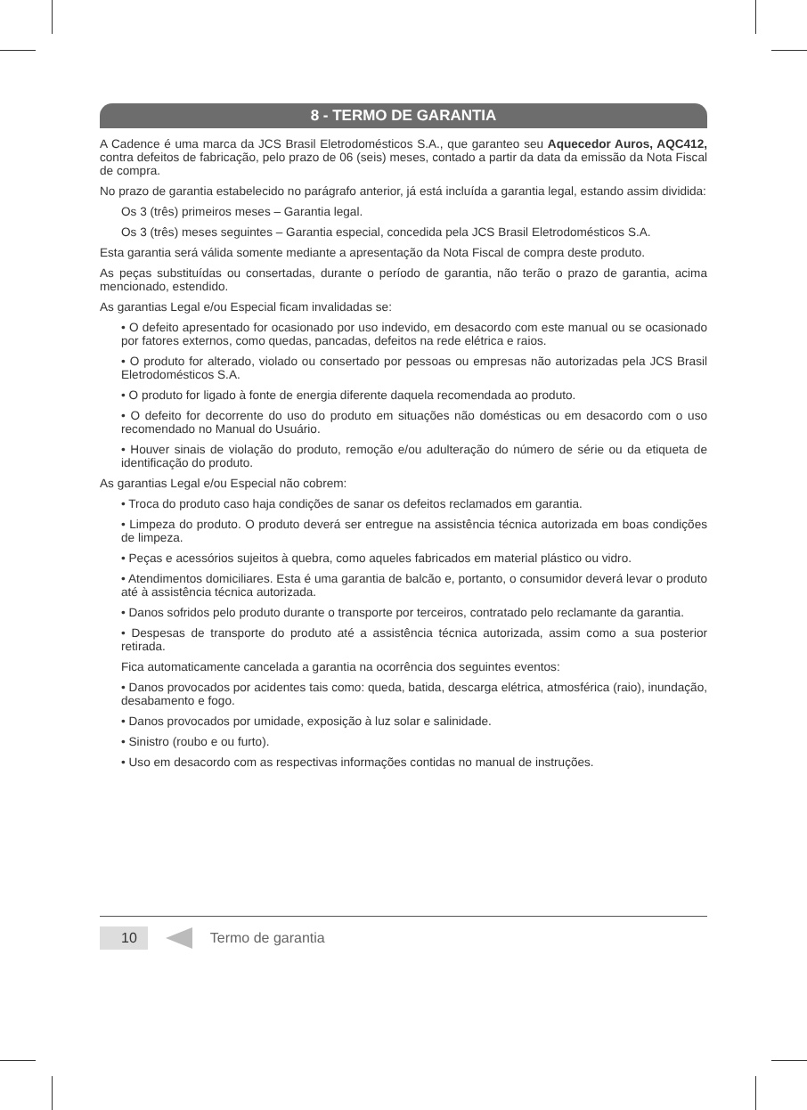8 - TERMO DE GARANTIA
A Cadence é uma marca da JCS Brasil Eletrodomésticos S.A., que garanteo seu Aquecedor Auros, AQC412, contra defeitos de fabricação, pelo prazo de 06 (seis) meses, contado a partir da data da emissão da Nota Fiscal de compra.
No prazo de garantia estabelecido no parágrafo anterior, já está incluída a garantia legal, estando assim dividida:
Os 3 (três) primeiros meses – Garantia legal.
Os 3 (três) meses seguintes – Garantia especial, concedida pela JCS Brasil Eletrodomésticos S.A.
Esta garantia será válida somente mediante a apresentação da Nota Fiscal de compra deste produto.
As peças substituídas ou consertadas, durante o período de garantia, não terão o prazo de garantia, acima mencionado, estendido.
As garantias Legal e/ou Especial ficam invalidadas se:
• O defeito apresentado for ocasionado por uso indevido, em desacordo com este manual ou se ocasionado por fatores externos, como quedas, pancadas, defeitos na rede elétrica e raios.
• O produto for alterado, violado ou consertado por pessoas ou empresas não autorizadas pela JCS Brasil Eletrodomésticos S.A.
• O produto for ligado à fonte de energia diferente daquela recomendada ao produto.
• O defeito for decorrente do uso do produto em situações não domésticas ou em desacordo com o uso recomendado no Manual do Usuário.
• Houver sinais de violação do produto, remoção e/ou adulteração do número de série ou da etiqueta de identificação do produto.
As garantias Legal e/ou Especial não cobrem:
• Troca do produto caso haja condições de sanar os defeitos reclamados em garantia.
• Limpeza do produto. O produto deverá ser entregue na assistência técnica autorizada em boas condições de limpeza.
• Peças e acessórios sujeitos à quebra, como aqueles fabricados em material plástico ou vidro.
• Atendimentos domiciliares. Esta é uma garantia de balcão e, portanto, o consumidor deverá levar o produto até à assistência técnica autorizada.
• Danos sofridos pelo produto durante o transporte por terceiros, contratado pelo reclamante da garantia.
• Despesas de transporte do produto até a assistência técnica autorizada, assim como a sua posterior retirada.
Fica automaticamente cancelada a garantia na ocorrência dos seguintes eventos:
• Danos provocados por acidentes tais como: queda, batida, descarga elétrica, atmosférica (raio), inundação, desabamento e fogo.
• Danos provocados por umidade, exposição à luz solar e salinidade.
• Sinistro (roubo e ou furto).
• Uso em desacordo com as respectivas informações contidas no manual de instruções.
10 Termo de garantia